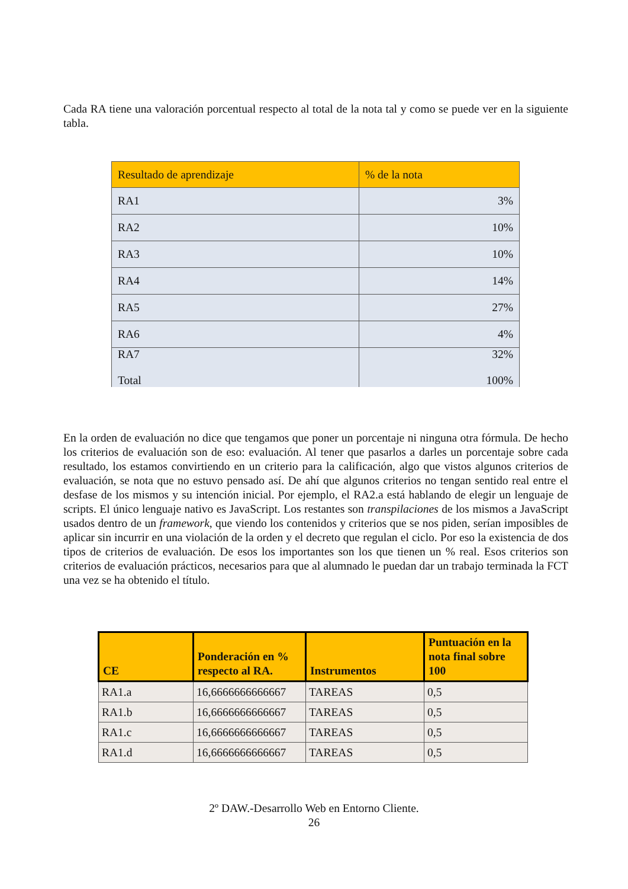Cada RA tiene una valoración porcentual respecto al total de la nota tal y como se puede ver en la siguiente tabla.
| Resultado de aprendizaje | % de la nota |
| --- | --- |
| RA1 | 3% |
| RA2 | 10% |
| RA3 | 10% |
| RA4 | 14% |
| RA5 | 27% |
| RA6 | 4% |
| RA7 Total | 32% 100% |
En la orden de evaluación no dice que tengamos que poner un porcentaje ni ninguna otra fórmula. De hecho los criterios de evaluación son de eso: evaluación. Al tener que pasarlos a darles un porcentaje sobre cada resultado, los estamos convirtiendo en un criterio para la calificación, algo que vistos algunos criterios de evaluación, se nota que no estuvo pensado así. De ahí que algunos criterios no tengan sentido real entre el desfase de los mismos y su intención inicial. Por ejemplo, el RA2.a está hablando de elegir un lenguaje de scripts. El único lenguaje nativo es JavaScript. Los restantes son transpilaciones de los mismos a JavaScript usados dentro de un framework, que viendo los contenidos y criterios que se nos piden, serían imposibles de aplicar sin incurrir en una violación de la orden y el decreto que regulan el ciclo. Por eso la existencia de dos tipos de criterios de evaluación. De esos los importantes son los que tienen un % real. Esos criterios son criterios de evaluación prácticos, necesarios para que al alumnado le puedan dar un trabajo terminada la FCT una vez se ha obtenido el título.
| CE | Ponderación en % respecto al RA. | Instrumentos | Puntuación en la nota final sobre 100 |
| --- | --- | --- | --- |
| RA1.a | 16,6666666666667 | TAREAS | 0,5 |
| RA1.b | 16,6666666666667 | TAREAS | 0,5 |
| RA1.c | 16,6666666666667 | TAREAS | 0,5 |
| RA1.d | 16,6666666666667 | TAREAS | 0,5 |
2º DAW.-Desarrollo Web en Entorno Cliente.
26